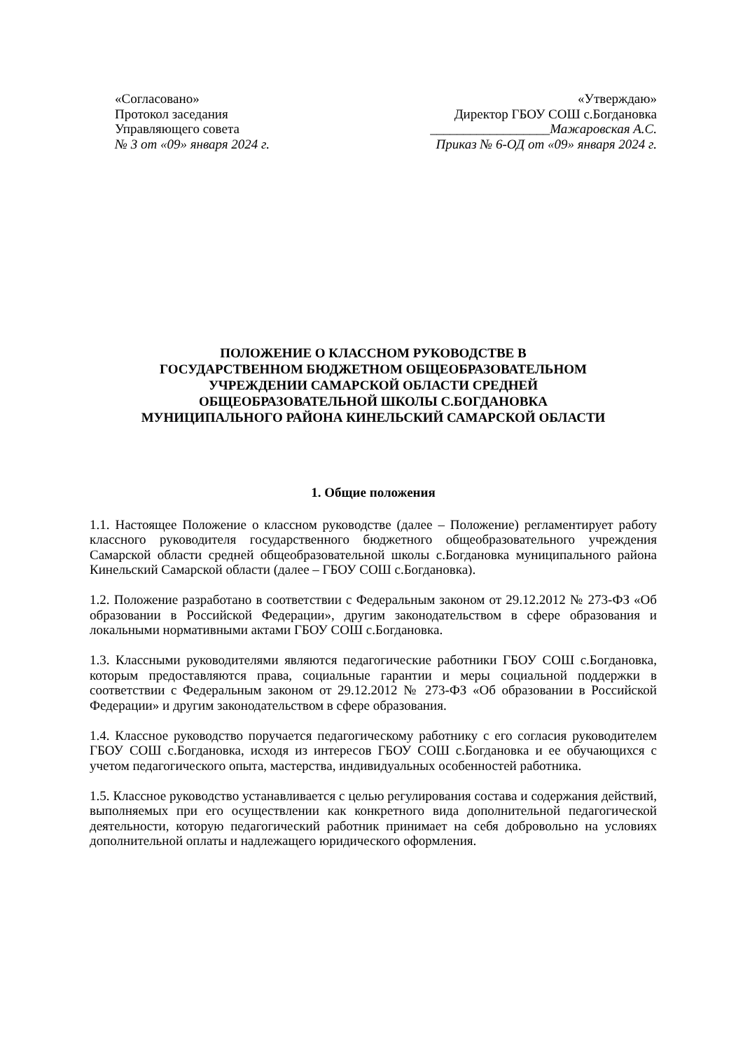«Согласовано»
Протокол заседания
Управляющего совета
№ 3 от «09» января 2024 г.
«Утверждаю»
Директор ГБОУ СОШ с.Богдановка
__________________Мажаровская А.С.
Приказ № 6-ОД от «09» января 2024 г.
ПОЛОЖЕНИЕ О КЛАССНОМ РУКОВОДСТВЕ В
ГОСУДАРСТВЕННОМ БЮДЖЕТНОМ ОБЩЕОБРАЗОВАТЕЛЬНОМ
УЧРЕЖДЕНИИ САМАРСКОЙ ОБЛАСТИ СРЕДНЕЙ
ОБЩЕОБРАЗОВАТЕЛЬНОЙ ШКОЛЫ С.БОГДАНОВКА
МУНИЦИПАЛЬНОГО РАЙОНА КИНЕЛЬСКИЙ САМАРСКОЙ ОБЛАСТИ
1. Общие положения
1.1. Настоящее Положение о классном руководстве (далее – Положение) регламентирует работу классного руководителя государственного бюджетного общеобразовательного учреждения Самарской области средней общеобразовательной школы с.Богдановка муниципального района Кинельский Самарской области (далее – ГБОУ СОШ с.Богдановка).
1.2. Положение разработано в соответствии с Федеральным законом от 29.12.2012 № 273-ФЗ «Об образовании в Российской Федерации», другим законодательством в сфере образования и локальными нормативными актами ГБОУ СОШ с.Богдановка.
1.3. Классными руководителями являются педагогические работники ГБОУ СОШ с.Богдановка, которым предоставляются права, социальные гарантии и меры социальной поддержки в соответствии с Федеральным законом от 29.12.2012 № 273-ФЗ «Об образовании в Российской Федерации» и другим законодательством в сфере образования.
1.4. Классное руководство поручается педагогическому работнику с его согласия руководителем ГБОУ СОШ с.Богдановка, исходя из интересов ГБОУ СОШ с.Богдановка и ее обучающихся с учетом педагогического опыта, мастерства, индивидуальных особенностей работника.
1.5. Классное руководство устанавливается с целью регулирования состава и содержания действий, выполняемых при его осуществлении как конкретного вида дополнительной педагогической деятельности, которую педагогический работник принимает на себя добровольно на условиях дополнительной оплаты и надлежащего юридического оформления.